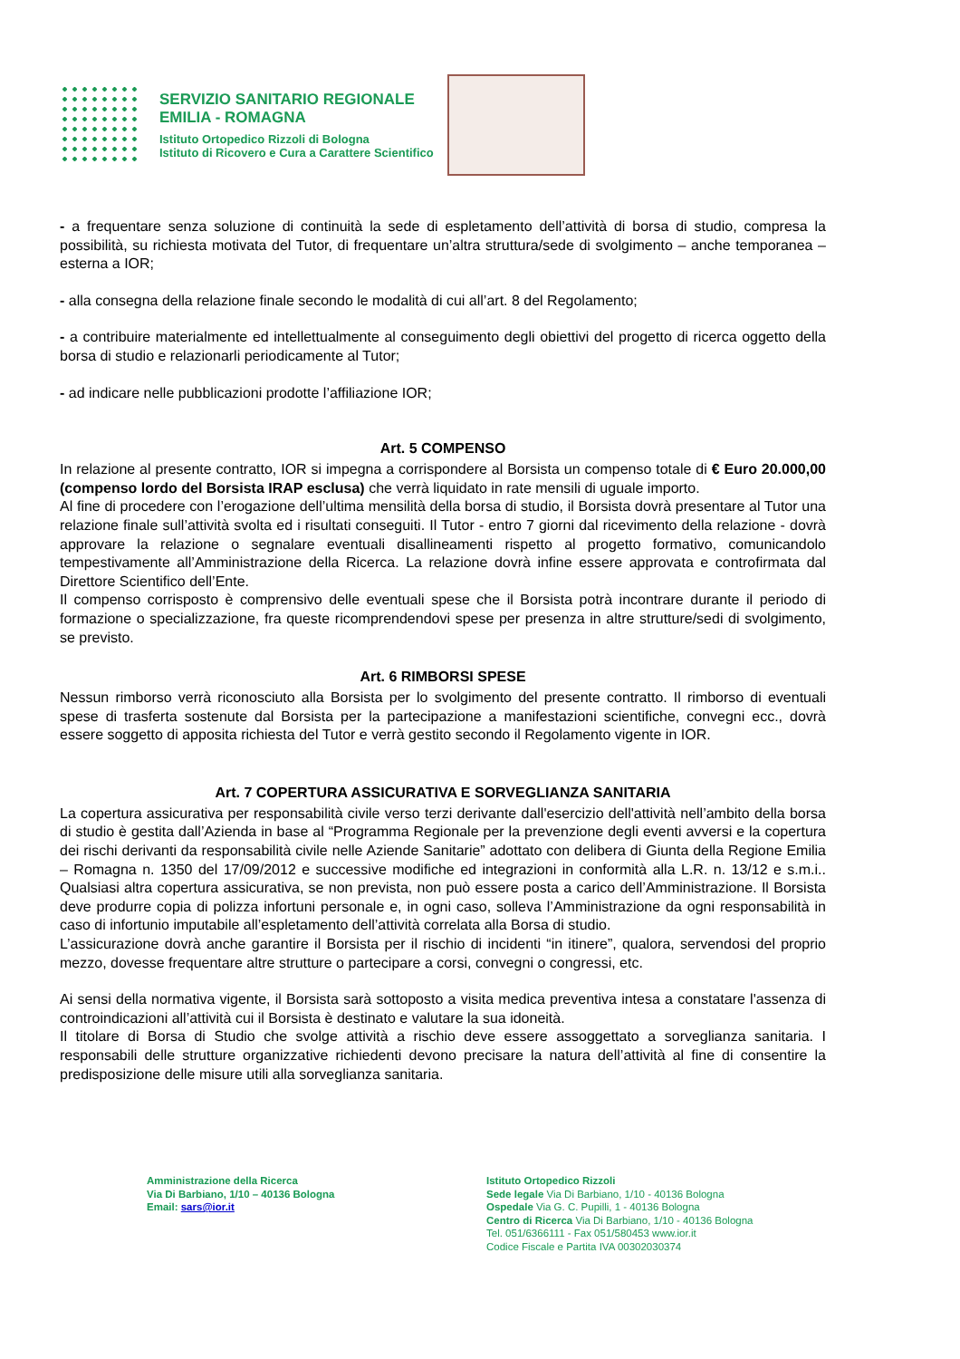SERVIZIO SANITARIO REGIONALE
EMILIA - ROMAGNA
Istituto Ortopedico Rizzoli di Bologna
Istituto di Ricovero e Cura a Carattere Scientifico
- a frequentare senza soluzione di continuità la sede di espletamento dell’attività di borsa di studio, compresa la possibilità, su richiesta motivata del Tutor, di frequentare un’altra struttura/sede di svolgimento – anche temporanea – esterna a IOR;
- alla consegna della relazione finale secondo le modalità di cui all’art. 8 del Regolamento;
- a contribuire materialmente ed intellettualmente al conseguimento degli obiettivi del progetto di ricerca oggetto della borsa di studio e relazionarli periodicamente al Tutor;
- ad indicare nelle pubblicazioni prodotte l’affiliazione IOR;
Art. 5 COMPENSO
In relazione al presente contratto, IOR si impegna a corrispondere al Borsista un compenso totale di € Euro 20.000,00 (compenso lordo del Borsista IRAP esclusa) che verrà liquidato in rate mensili di uguale importo.
Al fine di procedere con l’erogazione dell’ultima mensilità della borsa di studio, il Borsista dovrà presentare al Tutor una relazione finale sull’attività svolta ed i risultati conseguiti. Il Tutor - entro 7 giorni dal ricevimento della relazione - dovrà approvare la relazione o segnalare eventuali disallineamenti rispetto al progetto formativo, comunicandolo tempestivamente all’Amministrazione della Ricerca. La relazione dovrà infine essere approvata e controfirmata dal Direttore Scientifico dell’Ente.
Il compenso corrisposto è comprensivo delle eventuali spese che il Borsista potrà incontrare durante il periodo di formazione o specializzazione, fra queste ricomprendendovi spese per presenza in altre strutture/sedi di svolgimento, se previsto.
Art. 6 RIMBORSI SPESE
Nessun rimborso verrà riconosciuto alla Borsista per lo svolgimento del presente contratto. Il rimborso di eventuali spese di trasferta sostenute dal Borsista per la partecipazione a manifestazioni scientifiche, convegni ecc., dovrà essere soggetto di apposita richiesta del Tutor e verrà gestito secondo il Regolamento vigente in IOR.
Art. 7 COPERTURA ASSICURATIVA E SORVEGLIANZA SANITARIA
La copertura assicurativa per responsabilità civile verso terzi derivante dall'esercizio dell'attività nell’ambito della borsa di studio è gestita dall’Azienda in base al “Programma Regionale per la prevenzione degli eventi avversi e la copertura dei rischi derivanti da responsabilità civile nelle Aziende Sanitarie” adottato con delibera di Giunta della Regione Emilia – Romagna n. 1350 del 17/09/2012 e successive modifiche ed integrazioni in conformità alla L.R. n. 13/12 e s.m.i.. Qualsiasi altra copertura assicurativa, se non prevista, non può essere posta a carico dell’Amministrazione. Il Borsista deve produrre copia di polizza infortuni personale e, in ogni caso, solleva l’Amministrazione da ogni responsabilità in caso di infortunio imputabile all’espletamento dell’attività correlata alla Borsa di studio.
L’assicurazione dovrà anche garantire il Borsista per il rischio di incidenti “in itinere”, qualora, servendosi del proprio mezzo, dovesse frequentare altre strutture o partecipare a corsi, convegni o congressi, etc.
Ai sensi della normativa vigente, il Borsista sarà sottoposto a visita medica preventiva intesa a constatare l'assenza di controindicazioni all’attività cui il Borsista è destinato e valutare la sua idoneità.
Il titolare di Borsa di Studio che svolge attività a rischio deve essere assoggettato a sorveglianza sanitaria. I responsabili delle strutture organizzative richiedenti devono precisare la natura dell’attività al fine di consentire la predisposizione delle misure utili alla sorveglianza sanitaria.
Amministrazione della Ricerca
Via Di Barbiano, 1/10 – 40136 Bologna
Email: sars@ior.it
Istituto Ortopedico Rizzoli
Sede legale Via Di Barbiano, 1/10 - 40136 Bologna
Ospedale Via G. C. Pupilli, 1 - 40136 Bologna
Centro di Ricerca Via Di Barbiano, 1/10 - 40136 Bologna
Tel. 051/6366111 - Fax 051/580453 www.ior.it
Codice Fiscale e Partita IVA 00302030374